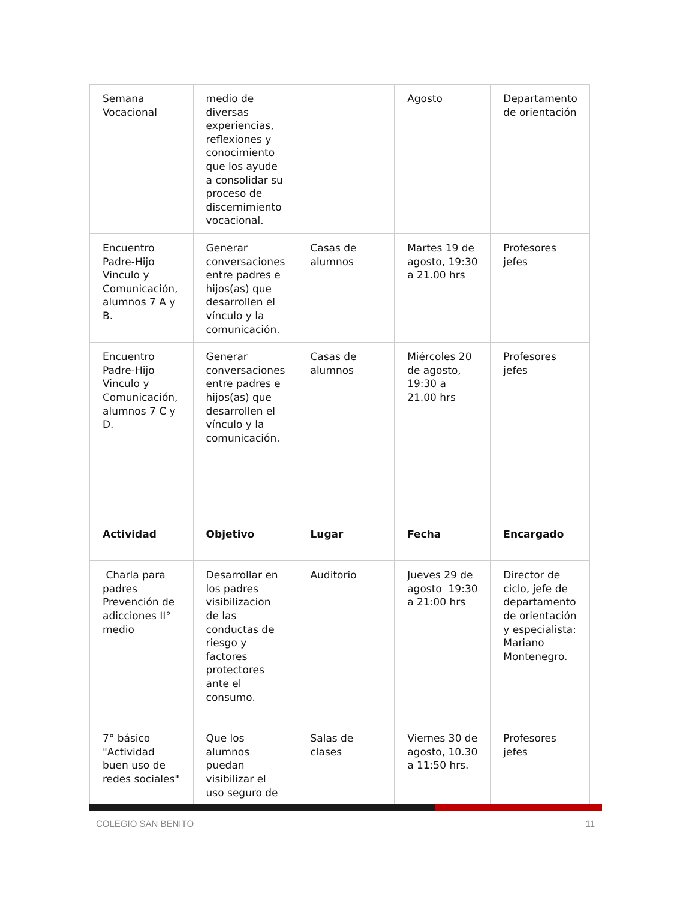| Semana Vocacional | medio de diversas experiencias, reflexiones y conocimiento que los ayude a consolidar su proceso de discernimiento vocacional. | | Agosto | Departamento de orientación |
| Encuentro Padre-Hijo Vinculo y Comunicación, alumnos 7 A y B. | Generar conversaciones entre padres e hijos(as) que desarrollen el vínculo y la comunicación. | Casas de alumnos | Martes 19 de agosto, 19:30 a 21.00 hrs | Profesores jefes |
| Encuentro Padre-Hijo Vinculo y Comunicación, alumnos 7 C y D. | Generar conversaciones entre padres e hijos(as) que desarrollen el vínculo y la comunicación. | Casas de alumnos | Miércoles 20 de agosto, 19:30 a 21.00 hrs | Profesores jefes |
| Actividad | Objetivo | Lugar | Fecha | Encargado |
| Charla para padres Prevención de adicciones II° medio | Desarrollar en los padres visibilizacion de las conductas de riesgo y factores protectores ante el consumo. | Auditorio | Jueves 29 de agosto 19:30 a 21:00 hrs | Director de ciclo, jefe de departamento de orientación y especialista: Mariano Montenegro. |
| 7° básico "Actividad buen uso de redes sociales" | Que los alumnos puedan visibilizar el uso seguro de | Salas de clases | Viernes 30 de agosto, 10.30 a 11:50 hrs. | Profesores jefes |
COLEGIO SAN BENITO 11